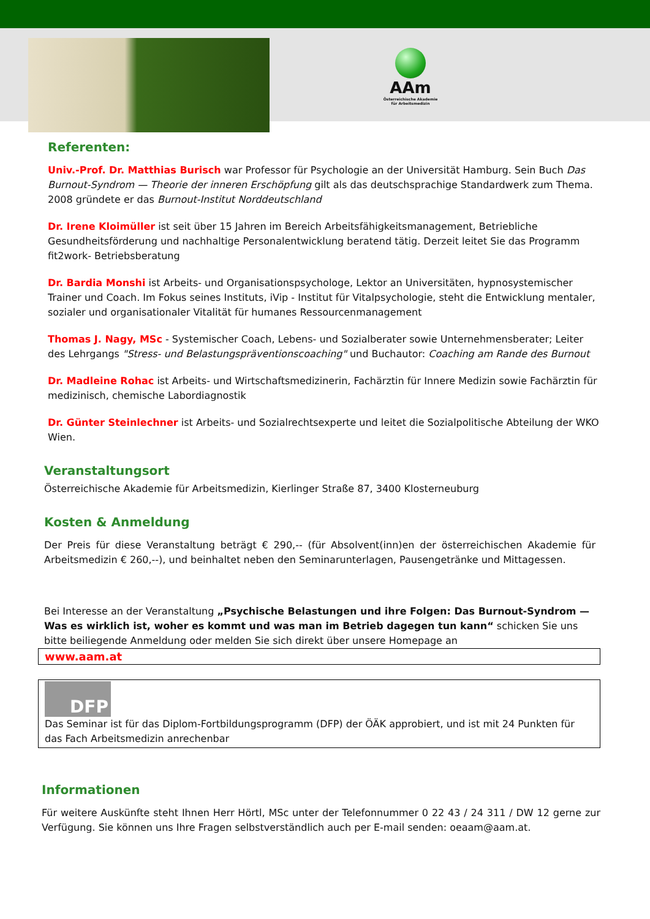AAm
Österreichische Akademie
für Arbeitsmedizin
Referenten:
Univ.-Prof. Dr. Matthias Burisch war Professor für Psychologie an der Universität Hamburg. Sein Buch Das Burnout-Syndrom — Theorie der inneren Erschöpfung gilt als das deutschsprachige Standardwerk zum Thema. 2008 gründete er das Burnout-Institut Norddeutschland
Dr. Irene Kloimüller ist seit über 15 Jahren im Bereich Arbeitsfähigkeitsmanagement, Betriebliche Gesundheitsförderung und nachhaltige Personalentwicklung beratend tätig. Derzeit leitet Sie das Programm fit2work- Betriebsberatung
Dr. Bardia Monshi ist Arbeits- und Organisationspsychologe, Lektor an Universitäten, hypnosystemischer Trainer und Coach. Im Fokus seines Instituts, iVip - Institut für Vitalpsychologie, steht die Entwicklung mentaler, sozialer und organisationaler Vitalität für humanes Ressourcenmanagement
Thomas J. Nagy, MSc - Systemischer Coach, Lebens- und Sozialberater sowie Unternehmensberater; Leiter des Lehrgangs "Stress- und Belastungspräventionscoaching" und Buchautor: Coaching am Rande des Burnout
Dr. Madleine Rohac ist Arbeits- und Wirtschaftsmedizinerin, Fachärztin für Innere Medizin sowie Fachärztin für medizinisch, chemische Labordiagnostik
Dr. Günter Steinlechner ist Arbeits- und Sozialrechtsexperte und leitet die Sozialpolitische Abteilung der WKO Wien.
Veranstaltungsort
Österreichische Akademie für Arbeitsmedizin, Kierlinger Straße 87, 3400 Klosterneuburg
Kosten & Anmeldung
Der Preis für diese Veranstaltung beträgt € 290,-- (für Absolvent(inn)en der österreichischen Akademie für Arbeitsmedizin € 260,--), und beinhaltet neben den Seminarunterlagen, Pausengetränke und Mittagessen.
Bei Interesse an der Veranstaltung „Psychische Belastungen und ihre Folgen: Das Burnout-Syndrom — Was es wirklich ist, woher es kommt und was man im Betrieb dagegen tun kann“ schicken Sie uns bitte beiliegende Anmeldung oder melden Sie sich direkt über unsere Homepage an
www.aam.at
DFP
Das Seminar ist für das Diplom-Fortbildungsprogramm (DFP) der ÖÄK approbiert, und ist mit 24 Punkten für das Fach Arbeitsmedizin anrechenbar
Informationen
Für weitere Auskünfte steht Ihnen Herr Hörtl, MSc unter der Telefonnummer 0 22 43 / 24 311 / DW 12 gerne zur Verfügung. Sie können uns Ihre Fragen selbstverständlich auch per E-mail senden: oeaam@aam.at.